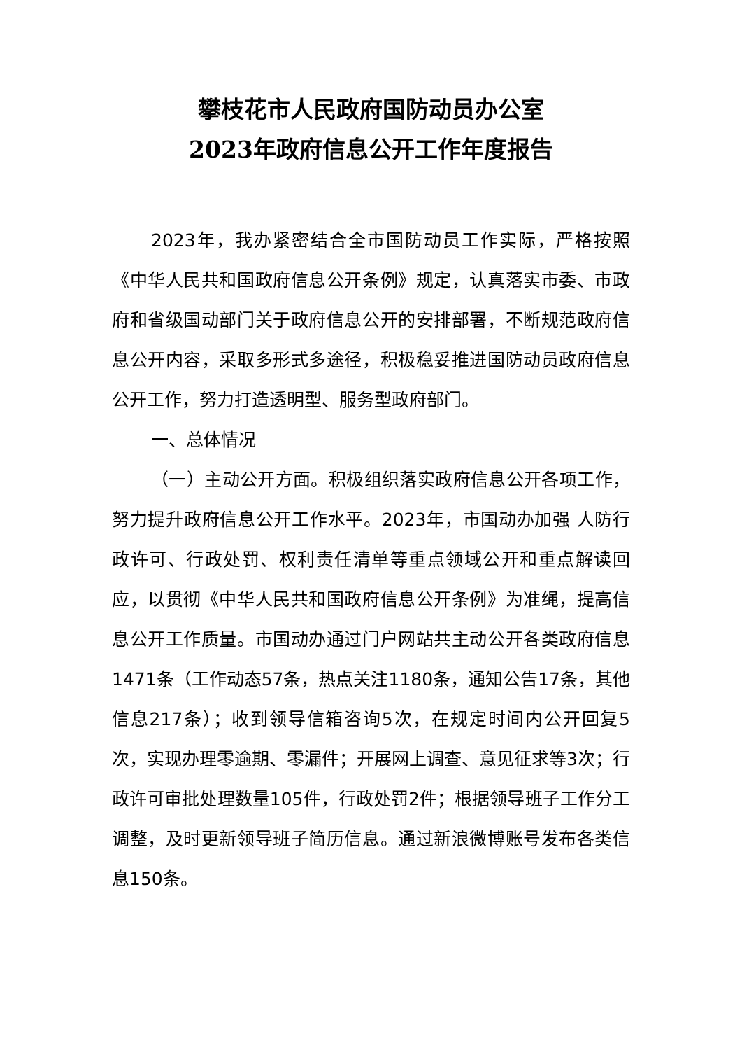攀枝花市人民政府国防动员办公室
2023年政府信息公开工作年度报告
2023年，我办紧密结合全市国防动员工作实际，严格按照《中华人民共和国政府信息公开条例》规定，认真落实市委、市政府和省级国动部门关于政府信息公开的安排部署，不断规范政府信息公开内容，采取多形式多途径，积极稳妥推进国防动员政府信息公开工作，努力打造透明型、服务型政府部门。
一、总体情况
（一）主动公开方面。积极组织落实政府信息公开各项工作，努力提升政府信息公开工作水平。2023年，市国动办加强 人防行政许可、行政处罚、权利责任清单等重点领域公开和重点解读回应，以贯彻《中华人民共和国政府信息公开条例》为准绳，提高信息公开工作质量。市国动办通过门户网站共主动公开各类政府信息1471条（工作动态57条，热点关注1180条，通知公告17条，其他信息217条）；收到领导信箱咨询5次，在规定时间内公开回复5次，实现办理零逾期、零漏件；开展网上调查、意见征求等3次；行政许可审批处理数量105件，行政处罚2件；根据领导班子工作分工调整，及时更新领导班子简历信息。通过新浪微博账号发布各类信息150条。